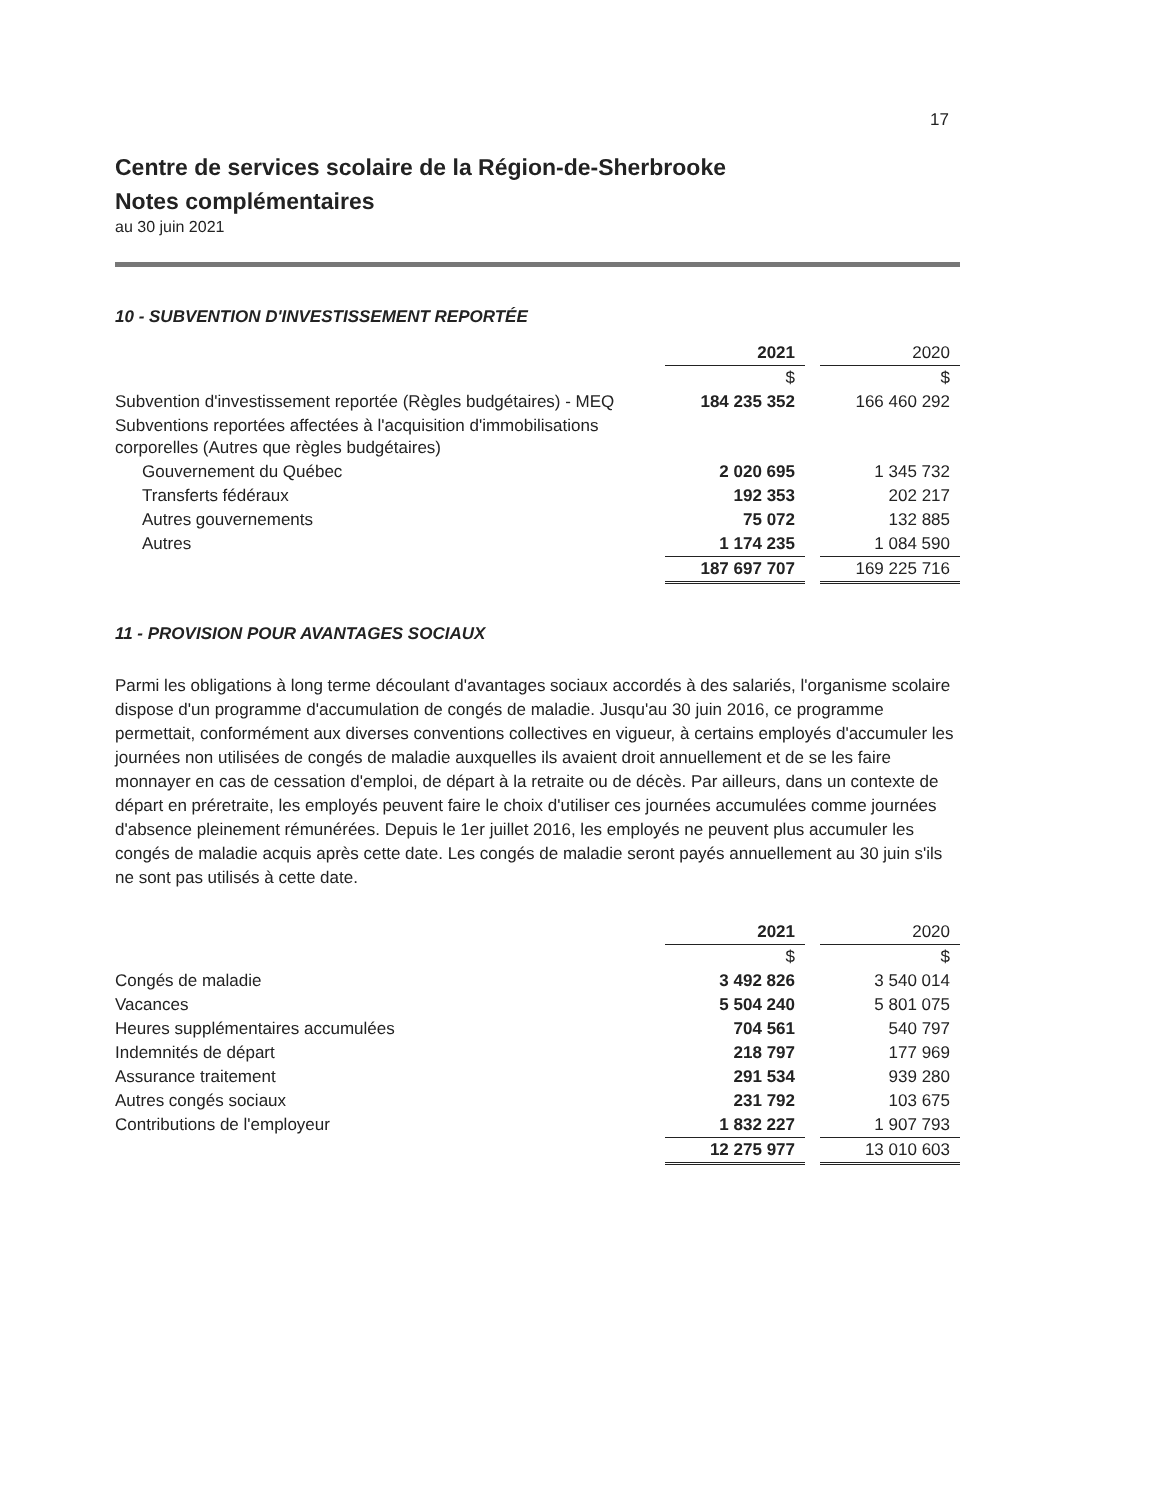17
Centre de services scolaire de la Région-de-Sherbrooke
Notes complémentaires
au 30 juin 2021
10 - SUBVENTION D'INVESTISSEMENT REPORTÉE
| | 2021 | | 2020 |
| | $ | | $ |
| Subvention d'investissement reportée (Règles budgétaires) - MEQ | 184 235 352 | | 166 460 292 |
| Subventions reportées affectées à l'acquisition d'immobilisations corporelles (Autres que règles budgétaires) | | | |
| Gouvernement du Québec | 2 020 695 | | 1 345 732 |
| Transferts fédéraux | 192 353 | | 202 217 |
| Autres gouvernements | 75 072 | | 132 885 |
| Autres | 1 174 235 | | 1 084 590 |
| | 187 697 707 | | 169 225 716 |
11 - PROVISION POUR AVANTAGES SOCIAUX
Parmi les obligations à long terme découlant d'avantages sociaux accordés à des salariés, l'organisme scolaire dispose d'un programme d'accumulation de congés de maladie. Jusqu'au 30 juin 2016, ce programme permettait, conformément aux diverses conventions collectives en vigueur, à certains employés d'accumuler les journées non utilisées de congés de maladie auxquelles ils avaient droit annuellement et de se les faire monnayer en cas de cessation d'emploi, de départ à la retraite ou de décès. Par ailleurs, dans un contexte de départ en préretraite, les employés peuvent faire le choix d'utiliser ces journées accumulées comme journées d'absence pleinement rémunérées. Depuis le 1er juillet 2016, les employés ne peuvent plus accumuler les congés de maladie acquis après cette date. Les congés de maladie seront payés annuellement au 30 juin s'ils ne sont pas utilisés à cette date.
| | 2021 | | 2020 |
| | $ | | $ |
| Congés de maladie | 3 492 826 | | 3 540 014 |
| Vacances | 5 504 240 | | 5 801 075 |
| Heures supplémentaires accumulées | 704 561 | | 540 797 |
| Indemnités de départ | 218 797 | | 177 969 |
| Assurance traitement | 291 534 | | 939 280 |
| Autres congés sociaux | 231 792 | | 103 675 |
| Contributions de l'employeur | 1 832 227 | | 1 907 793 |
| | 12 275 977 | | 13 010 603 |